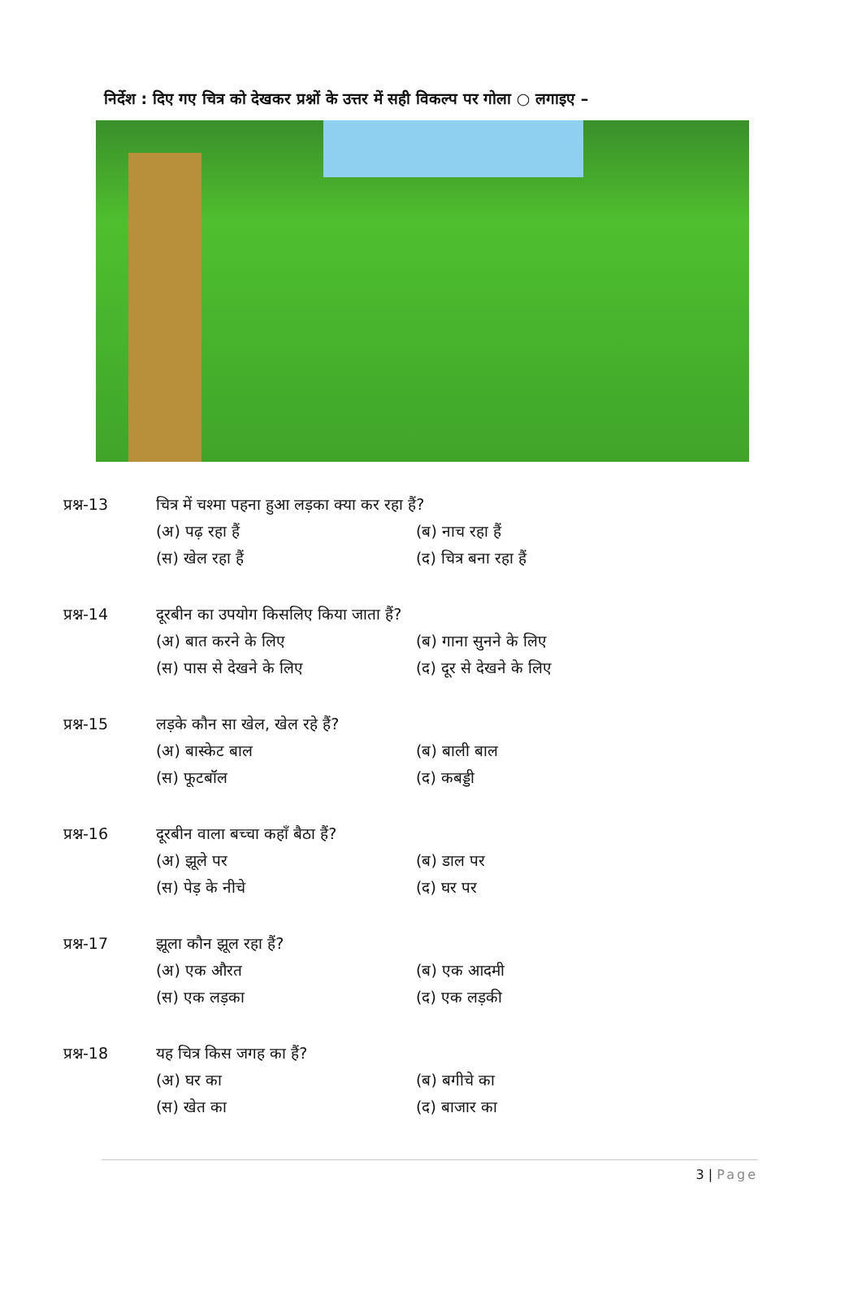निर्देश : दिए गए चित्र को देखकर प्रश्नों के उत्तर में सही विकल्प पर गोला ○ लगाइए –
प्रश्न-13
चित्र में चश्मा पहना हुआ लड़का क्या कर रहा हैं?
(अ) पढ़ रहा हैं
(ब) नाच रहा हैं
(स) खेल रहा हैं
(द) चित्र बना रहा हैं
प्रश्न-14
दूरबीन का उपयोग किसलिए किया जाता हैं?
(अ) बात करने के लिए
(ब) गाना सुनने के लिए
(स) पास से देखने के लिए
(द) दूर से देखने के लिए
प्रश्न-15
लड़के कौन सा खेल, खेल रहे हैं?
(अ) बास्केट बाल
(ब) बाली बाल
(स) फूटबॉल
(द) कबड्डी
प्रश्न-16
दूरबीन वाला बच्चा कहाँ बैठा हैं?
(अ) झूले पर
(ब) डाल पर
(स) पेड़ के नीचे
(द) घर पर
प्रश्न-17
झूला कौन झूल रहा हैं?
(अ) एक औरत
(ब) एक आदमी
(स) एक लड़का
(द) एक लड़की
प्रश्न-18
यह चित्र किस जगह का हैं?
(अ) घर का
(ब) बगीचे का
(स) खेत का
(द) बाजार का
3 | Page